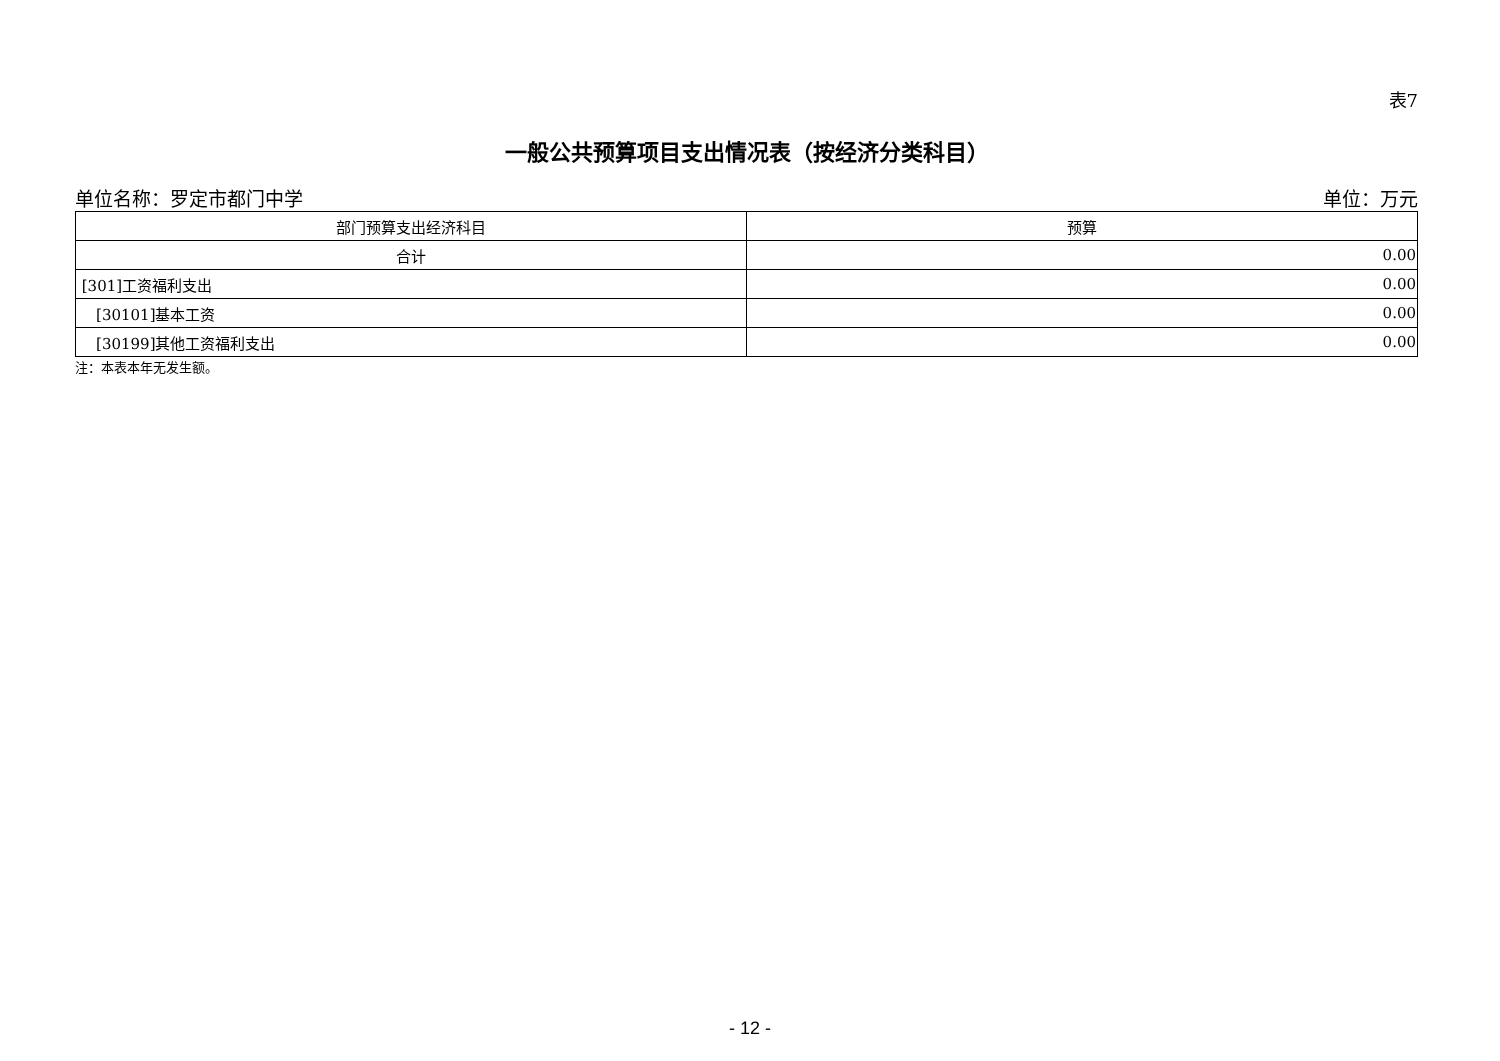表7
一般公共预算项目支出情况表（按经济分类科目）
单位名称：罗定市都门中学 单位：万元
| 部门预算支出经济科目 | 预算 |
| --- | --- |
| 合计 | 0.00 |
| [301]工资福利支出 | 0.00 |
| [30101]基本工资 | 0.00 |
| [30199]其他工资福利支出 | 0.00 |
注：本表本年无发生额。
- 12 -